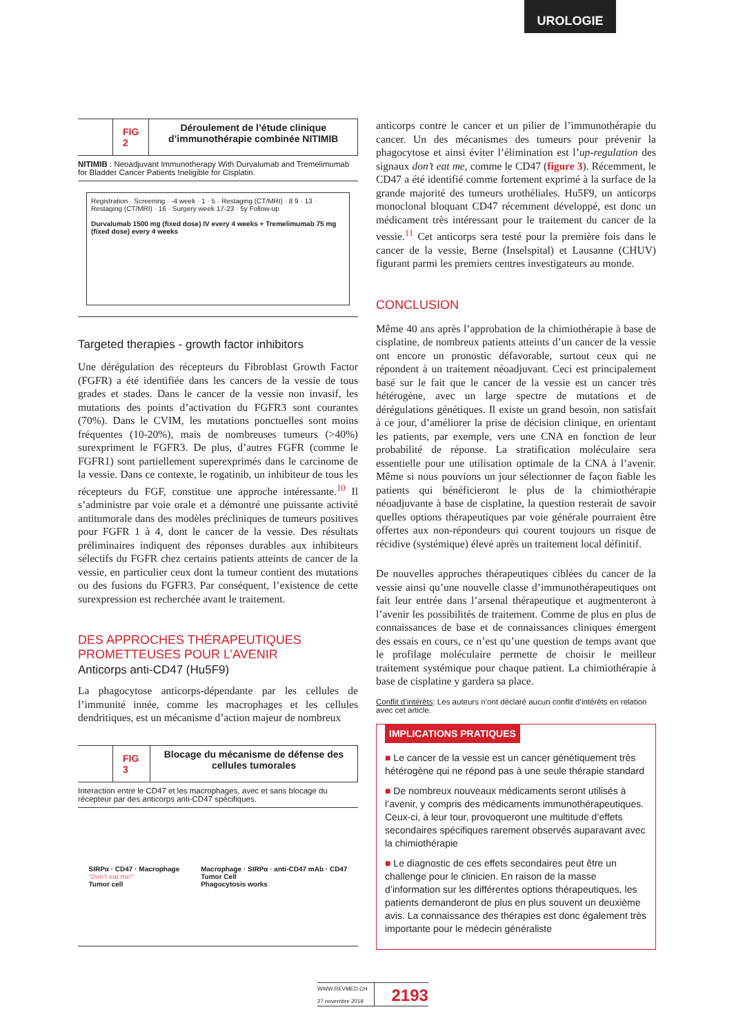UROLOGIE
FIG 2 Déroulement de l’étude clinique d’immunothérapie combinée NITIMIB
NITIMIB : Neoadjuvant Immunotherapy With Durvalumab and Tremelimumab for Bladder Cancer Patients Ineligible for Cisplatin.
Registration · Screening · -4 week · 1 · 5 · Restaging (CT/MRI) · 8 9 · 13 · Restaging (CT/MRI) · 16 · Surgery week 17-23 · 5y Follow-up
Durvalumab 1500 mg (fixed dose) IV every 4 weeks + Tremelimumab 75 mg (fixed dose) every 4 weeks
Targeted therapies - growth factor inhibitors
Une dérégulation des récepteurs du Fibroblast Growth Factor (FGFR) a été identifiée dans les cancers de la vessie de tous grades et stades. Dans le cancer de la vessie non invasif, les mutations des points d’activation du FGFR3 sont courantes (70%). Dans le CVIM, les mutations ponctuelles sont moins fréquentes (10-20%), mais de nombreuses tumeurs (>40%) surexpriment le FGFR3. De plus, d’autres FGFR (comme le FGFR1) sont partiellement superexprimés dans le carcinome de la vessie. Dans ce contexte, le rogatinib, un inhibiteur de tous les récepteurs du FGF, constitue une approche intéressante.<sup>10</sup> Il s’administre par voie orale et a démontré une puissante activité antitumorale dans des modèles précliniques de tumeurs positives pour FGFR 1 à 4, dont le cancer de la vessie. Des résultats préliminaires indiquent des réponses durables aux inhibiteurs sélectifs du FGFR chez certains patients atteints de cancer de la vessie, en particulier ceux dont la tumeur contient des mutations ou des fusions du FGFR3. Par conséquent, l’existence de cette surexpression est recherchée avant le traitement.
DES APPROCHES THÉRAPEUTIQUES PROMETTEUSES POUR L’AVENIR
Anticorps anti-CD47 (Hu5F9)
La phagocytose anticorps-dépendante par les cellules de l’immunité innée, comme les macrophages et les cellules dendritiques, est un mécanisme d’action majeur de nombreux
FIG 3 Blocage du mécanisme de défense des cellules tumorales
Interaction entre le CD47 et les macrophages, avec et sans blocage du récepteur par des anticorps anti-CD47 spécifiques.
SIRPα · CD47 · Macrophage
“Don’t eat me!”
Tumor cell
Macrophage · SIRPα · anti-CD47 mAb · CD47
Tumor Cell
Phagocytosis works
anticorps contre le cancer et un pilier de l’immunothérapie du cancer. Un des mécanismes des tumeurs pour prévenir la phagocytose et ainsi éviter l’élimination est l’up-regulation des signaux don’t eat me, comme le CD47 (figure 3). Récemment, le CD47 a été identifié comme fortement exprimé à la surface de la grande majorité des tumeurs urothéliales. Hu5F9, un anticorps monoclonal bloquant CD47 récemment développé, est donc un médicament très intéressant pour le traitement du cancer de la vessie.<sup>11</sup> Cet anticorps sera testé pour la première fois dans le cancer de la vessie, Berne (Inselspital) et Lausanne (CHUV) figurant parmi les premiers centres investigateurs au monde.
CONCLUSION
Même 40 ans après l’approbation de la chimiothérapie à base de cisplatine, de nombreux patients atteints d’un cancer de la vessie ont encore un pronostic défavorable, surtout ceux qui ne répondent à un traitement néoadjuvant. Ceci est principalement basé sur le fait que le cancer de la vessie est un cancer très hétérogène, avec un large spectre de mutations et de dérégulations génétiques. Il existe un grand besoin, non satisfait à ce jour, d’améliorer la prise de décision clinique, en orientant les patients, par exemple, vers une CNA en fonction de leur probabilité de réponse. La stratification moléculaire sera essentielle pour une utilisation optimale de la CNA à l’avenir. Même si nous pouvions un jour sélectionner de façon fiable les patients qui bénéficieront le plus de la chimiothérapie néoadjuvante à base de cisplatine, la question resterait de savoir quelles options thérapeutiques par voie générale pourraient être offertes aux non-répondeurs qui courent toujours un risque de récidive (systémique) élevé après un traitement local définitif.
De nouvelles approches thérapeutiques ciblées du cancer de la vessie ainsi qu’une nouvelle classe d’immunothérapeutiques ont fait leur entrée dans l’arsenal thérapeutique et augmenteront à l’avenir les possibilités de traitement. Comme de plus en plus de connaissances de base et de connaissances cliniques émergent des essais en cours, ce n’est qu’une question de temps avant que le profilage moléculaire permette de choisir le meilleur traitement systémique pour chaque patient. La chimiothérapie à base de cisplatine y gardera sa place.
Conflit d’intérêts: Les auteurs n’ont déclaré aucun conflit d’intérêts en relation avec cet article.
IMPLICATIONS PRATIQUES
■ Le cancer de la vessie est un cancer génétiquement très hétérogène qui ne répond pas à une seule thérapie standard
■ De nombreux nouveaux médicaments seront utilisés à l’avenir, y compris des médicaments immunothérapeutiques. Ceux-ci, à leur tour, provoqueront une multitude d’effets secondaires spécifiques rarement observés auparavant avec la chimiothérapie
■ Le diagnostic de ces effets secondaires peut être un challenge pour le clinicien. En raison de la masse d’information sur les différentes options thérapeutiques, les patients demanderont de plus en plus souvent un deuxième avis. La connaissance des thérapies est donc également très importante pour le médecin généraliste
WWW.REVMED.CH
27 novembre 2019
2193